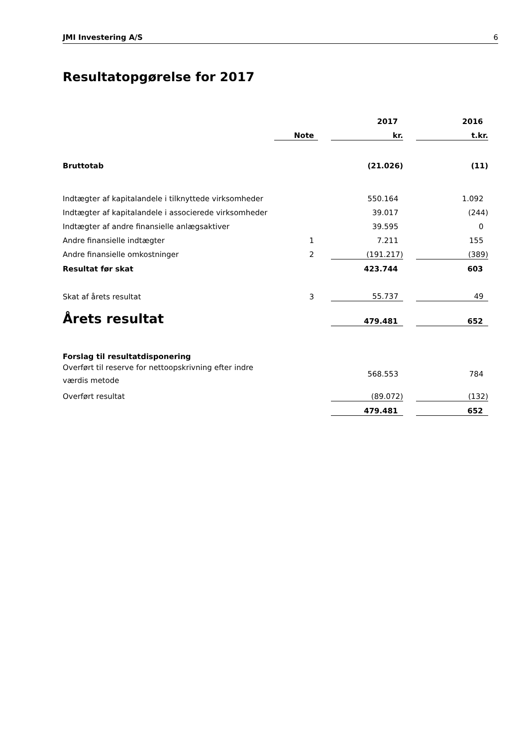JMI Investering A/S 6
Resultatopgørelse for 2017
| | | | 2017 | | 2016 |
| --- | --- | --- | --- | --- | --- |
| | Note | | kr. | | t.kr. |
| Bruttotab | | | (21.026) | | (11) |
| Indtægter af kapitalandele i tilknyttede virksomheder | | | 550.164 | | 1.092 |
| Indtægter af kapitalandele i associerede virksomheder | | | 39.017 | | (244) |
| Indtægter af andre finansielle anlægsaktiver | | | 39.595 | | 0 |
| Andre finansielle indtægter | 1 | | 7.211 | | 155 |
| Andre finansielle omkostninger | 2 | | (191.217) | | (389) |
| Resultat før skat | | | 423.744 | | 603 |
| Skat af årets resultat | 3 | | 55.737 | | 49 |
| Årets resultat | | | 479.481 | | 652 |
| Forslag til resultatdisponering | | | | | |
| Overført til reserve for nettoopskrivning efter indre værdis metode | | | 568.553 | | 784 |
| Overført resultat | | | (89.072) | | (132) |
| | | | 479.481 | | 652 |